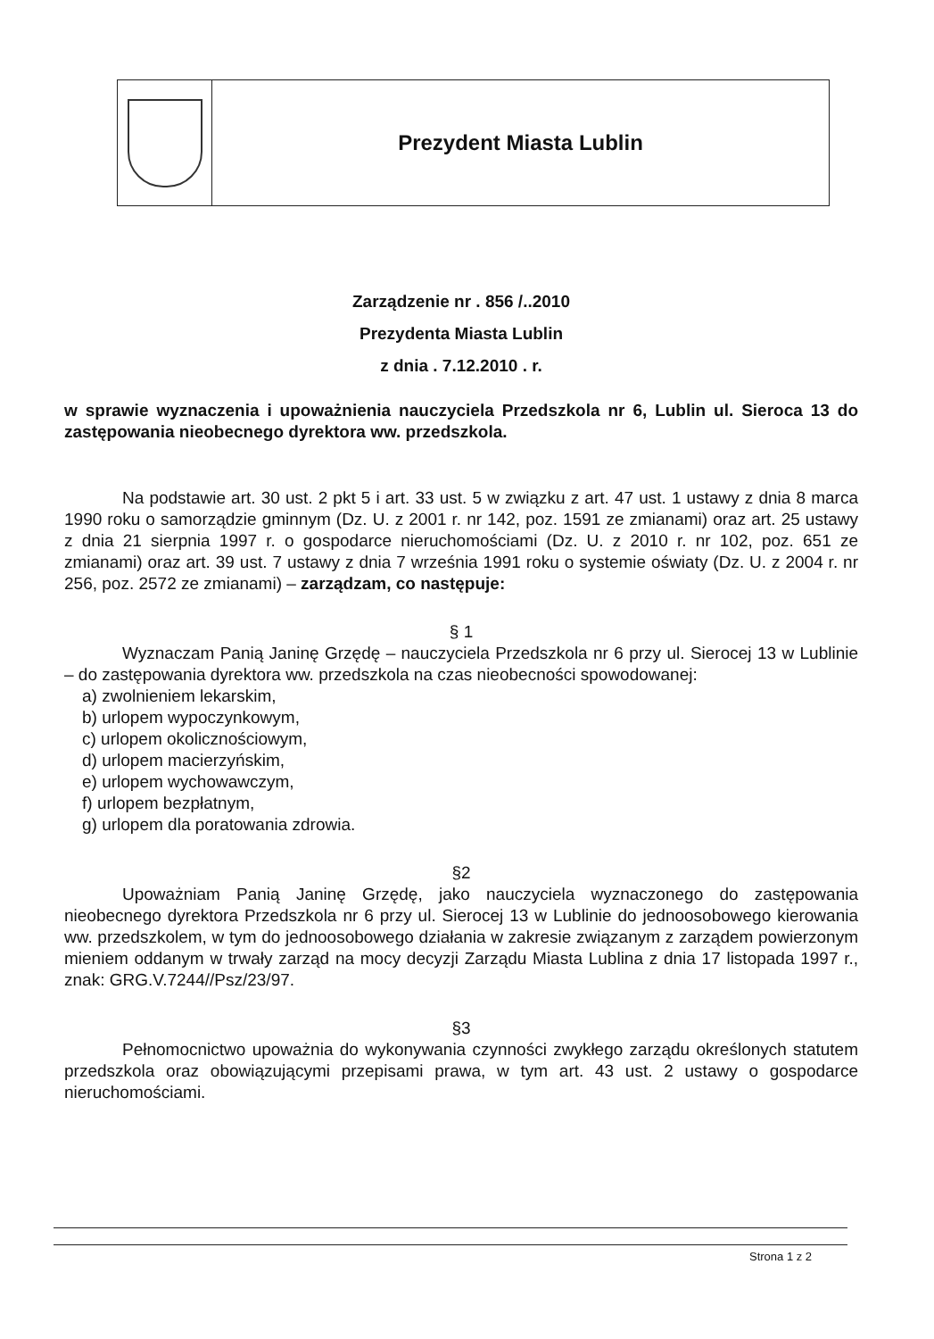Prezydent Miasta Lublin
Zarządzenie nr . 856 /..2010
Prezydenta Miasta Lublin
z dnia . 7.12.2010 . r.
w sprawie wyznaczenia i upoważnienia nauczyciela Przedszkola nr 6, Lublin ul. Sieroca 13 do zastępowania nieobecnego dyrektora ww. przedszkola.
Na podstawie art. 30 ust. 2 pkt 5 i art. 33 ust. 5 w związku z art. 47 ust. 1 ustawy z dnia 8 marca 1990 roku o samorządzie gminnym (Dz. U. z 2001 r. nr 142, poz. 1591 ze zmianami) oraz art. 25 ustawy z dnia 21 sierpnia 1997 r. o gospodarce nieruchomościami (Dz. U. z 2010 r. nr 102, poz. 651 ze zmianami) oraz art. 39 ust. 7 ustawy z dnia 7 września 1991 roku o systemie oświaty (Dz. U. z 2004 r. nr 256, poz. 2572 ze zmianami) – zarządzam, co następuje:
§ 1
Wyznaczam Panią Janinę Grzędę – nauczyciela Przedszkola nr 6 przy ul. Sierocej 13 w Lublinie – do zastępowania dyrektora ww. przedszkola na czas nieobecności spowodowanej:
a) zwolnieniem lekarskim,
b) urlopem wypoczynkowym,
c) urlopem okolicznościowym,
d) urlopem macierzyńskim,
e) urlopem wychowawczym,
f) urlopem bezpłatnym,
g) urlopem dla poratowania zdrowia.
§2
Upoważniam Panią Janinę Grzędę, jako nauczyciela wyznaczonego do zastępowania nieobecnego dyrektora Przedszkola nr 6 przy ul. Sierocej 13 w Lublinie do jednoosobowego kierowania ww. przedszkolem, w tym do jednoosobowego działania w zakresie związanym z zarządem powierzonym mieniem oddanym w trwały zarząd na mocy decyzji Zarządu Miasta Lublina z dnia 17 listopada 1997 r., znak: GRG.V.7244//Psz/23/97.
§3
Pełnomocnictwo upoważnia do wykonywania czynności zwykłego zarządu określonych statutem przedszkola oraz obowiązującymi przepisami prawa, w tym art. 43 ust. 2 ustawy o gospodarce nieruchomościami.
Strona 1 z 2